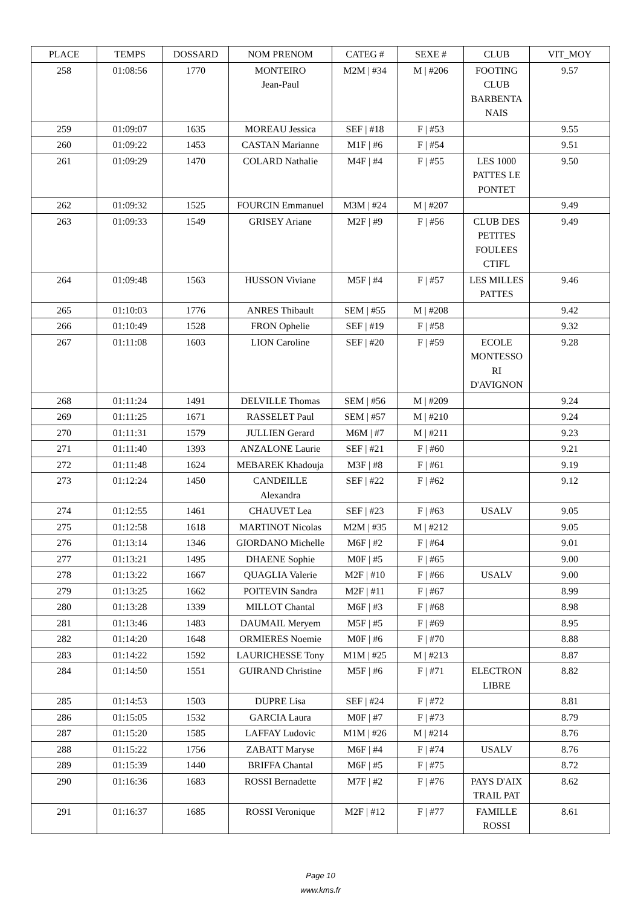| PLACE | TEMPS | DOSSARD | NOM PRENOM | CATEG # | SEXE # | CLUB | VIT_MOY |
| --- | --- | --- | --- | --- | --- | --- | --- |
| 258 | 01:08:56 | 1770 | MONTEIRO Jean-Paul | M2M / #34 | M / #206 | FOOTING CLUB BARBENTA NAIS | 9.57 |
| 259 | 01:09:07 | 1635 | MOREAU Jessica | SEF / #18 | F / #53 | | 9.55 |
| 260 | 01:09:22 | 1453 | CASTAN Marianne | M1F / #6 | F / #54 | | 9.51 |
| 261 | 01:09:29 | 1470 | COLARD Nathalie | M4F / #4 | F / #55 | LES 1000 PATTES LE PONTET | 9.50 |
| 262 | 01:09:32 | 1525 | FOURCIN Emmanuel | M3M / #24 | M / #207 | | 9.49 |
| 263 | 01:09:33 | 1549 | GRISEY Ariane | M2F / #9 | F / #56 | CLUB DES PETITES FOULEES CTIFL | 9.49 |
| 264 | 01:09:48 | 1563 | HUSSON Viviane | M5F / #4 | F / #57 | LES MILLES PATTES | 9.46 |
| 265 | 01:10:03 | 1776 | ANRES Thibault | SEM / #55 | M / #208 | | 9.42 |
| 266 | 01:10:49 | 1528 | FRON Ophelie | SEF / #19 | F / #58 | | 9.32 |
| 267 | 01:11:08 | 1603 | LION Caroline | SEF / #20 | F / #59 | ECOLE MONTESSO RI D'AVIGNON | 9.28 |
| 268 | 01:11:24 | 1491 | DELVILLE Thomas | SEM / #56 | M / #209 | | 9.24 |
| 269 | 01:11:25 | 1671 | RASSELET Paul | SEM / #57 | M / #210 | | 9.24 |
| 270 | 01:11:31 | 1579 | JULLIEN Gerard | M6M / #7 | M / #211 | | 9.23 |
| 271 | 01:11:40 | 1393 | ANZALONE Laurie | SEF / #21 | F / #60 | | 9.21 |
| 272 | 01:11:48 | 1624 | MEBAREK Khadouja | M3F / #8 | F / #61 | | 9.19 |
| 273 | 01:12:24 | 1450 | CANDEILLE Alexandra | SEF / #22 | F / #62 | | 9.12 |
| 274 | 01:12:55 | 1461 | CHAUVET Lea | SEF / #23 | F / #63 | USALV | 9.05 |
| 275 | 01:12:58 | 1618 | MARTINOT Nicolas | M2M / #35 | M / #212 | | 9.05 |
| 276 | 01:13:14 | 1346 | GIORDANO Michelle | M6F / #2 | F / #64 | | 9.01 |
| 277 | 01:13:21 | 1495 | DHAENE Sophie | M0F / #5 | F / #65 | | 9.00 |
| 278 | 01:13:22 | 1667 | QUAGLIA Valerie | M2F / #10 | F / #66 | USALV | 9.00 |
| 279 | 01:13:25 | 1662 | POITEVIN Sandra | M2F / #11 | F / #67 | | 8.99 |
| 280 | 01:13:28 | 1339 | MILLOT Chantal | M6F / #3 | F / #68 | | 8.98 |
| 281 | 01:13:46 | 1483 | DAUMAIL Meryem | M5F / #5 | F / #69 | | 8.95 |
| 282 | 01:14:20 | 1648 | ORMIERES Noemie | M0F / #6 | F / #70 | | 8.88 |
| 283 | 01:14:22 | 1592 | LAURICHESSE Tony | M1M / #25 | M / #213 | | 8.87 |
| 284 | 01:14:50 | 1551 | GUIRAND Christine | M5F / #6 | F / #71 | ELECTRON LIBRE | 8.82 |
| 285 | 01:14:53 | 1503 | DUPRE Lisa | SEF / #24 | F / #72 | | 8.81 |
| 286 | 01:15:05 | 1532 | GARCIA Laura | M0F / #7 | F / #73 | | 8.79 |
| 287 | 01:15:20 | 1585 | LAFFAY Ludovic | M1M / #26 | M / #214 | | 8.76 |
| 288 | 01:15:22 | 1756 | ZABATT Maryse | M6F / #4 | F / #74 | USALV | 8.76 |
| 289 | 01:15:39 | 1440 | BRIFFA Chantal | M6F / #5 | F / #75 | | 8.72 |
| 290 | 01:16:36 | 1683 | ROSSI Bernadette | M7F / #2 | F / #76 | PAYS D'AIX TRAIL PAT | 8.62 |
| 291 | 01:16:37 | 1685 | ROSSI Veronique | M2F / #12 | F / #77 | FAMILLE ROSSI | 8.61 |
Page 10
www.kms.fr